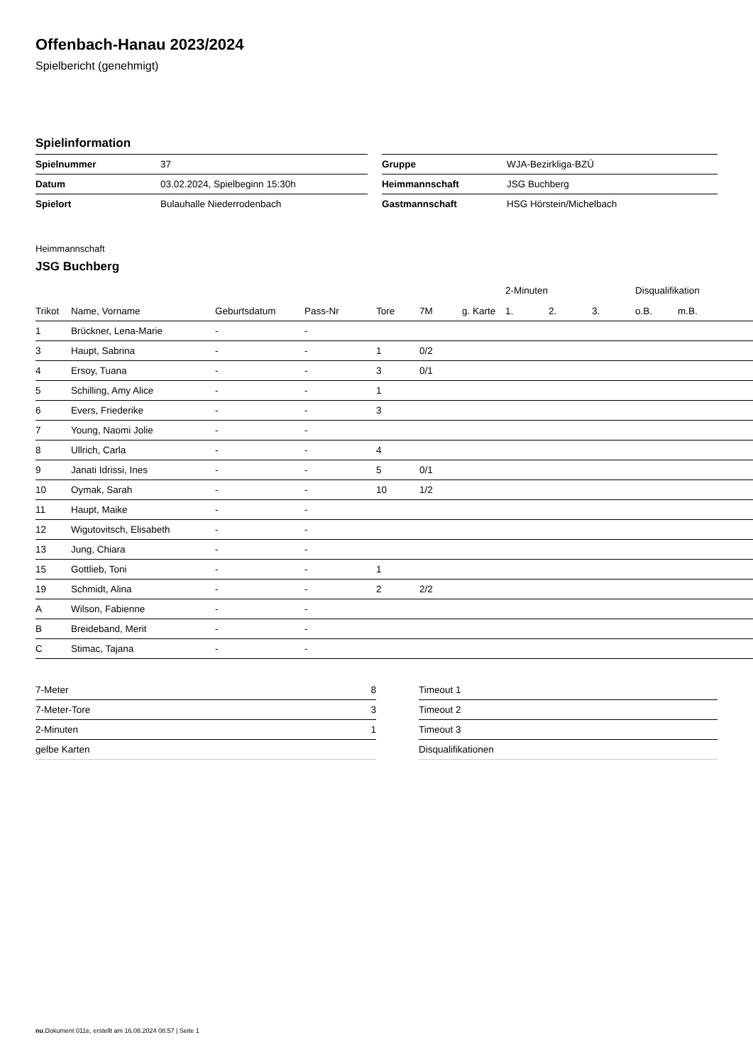Offenbach-Hanau 2023/2024
Spielbericht (genehmigt)
Spielinformation
| Spielnummer | 37 | | Gruppe | WJA-Bezirkliga-BZÜ |
| Datum | 03.02.2024, Spielbeginn 15:30h | | Heimmannschaft | JSG Buchberg |
| Spielort | Bulauhalle Niederrodenbach | | Gastmannschaft | HSG Hörstein/Michelbach |
Heimmannschaft
JSG Buchberg
| | | | | | | | 2-Minuten | | | Disqualifikation | |
| --- | --- | --- | --- | --- | --- | --- | --- | --- | --- | --- | --- |
| Trikot | Name, Vorname | Geburtsdatum | Pass-Nr | Tore | 7M | g. Karte | 1. | 2. | 3. | o.B. | m.B. |
| 1 | Brückner, Lena-Marie | - | - | | | | | | | | |
| 3 | Haupt, Sabrina | - | - | 1 | 0/2 | | | | | | |
| 4 | Ersoy, Tuana | - | - | 3 | 0/1 | | | | | | |
| 5 | Schilling, Amy Alice | - | - | 1 | | | | | | | |
| 6 | Evers, Friederike | - | - | 3 | | | | | | | |
| 7 | Young, Naomi Jolie | - | - | | | | | | | | |
| 8 | Ullrich, Carla | - | - | 4 | | | | | | | |
| 9 | Janati Idrissi, Ines | - | - | 5 | 0/1 | | | | | | |
| 10 | Oymak, Sarah | - | - | 10 | 1/2 | | | | | | |
| 11 | Haupt, Maike | - | - | | | | | | | | |
| 12 | Wigutovitsch, Elisabeth | - | - | | | | | | | | |
| 13 | Jung, Chiara | - | - | | | | | | | | |
| 15 | Gottlieb, Toni | - | - | 1 | | | | | | | |
| 19 | Schmidt, Alina | - | - | 2 | 2/2 | | | | | | |
| A | Wilson, Fabienne | - | - | | | | | | | | |
| B | Breideband, Merit | - | - | | | | | | | | |
| C | Stimac, Tajana | - | - | | | | | | | | |
| 7-Meter | 8 | | Timeout 1 |
| 7-Meter-Tore | 3 | | Timeout 2 |
| 2-Minuten | 1 | | Timeout 3 |
| gelbe Karten | | | Disqualifikationen |
nu.Dokument 011e, erstellt am 16.08.2024 08:57 | Seite 1